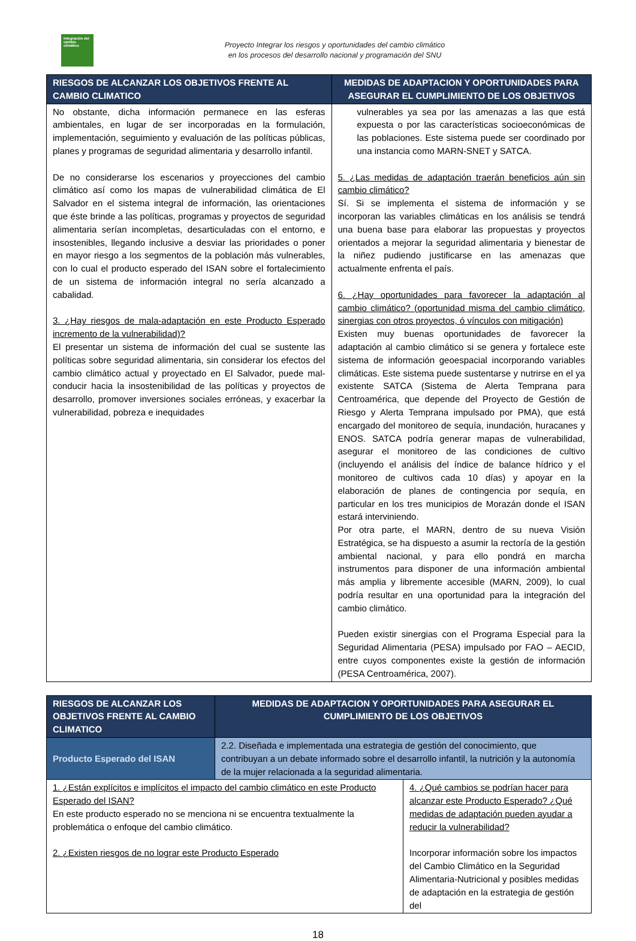Integración del cambio climático
Proyecto Integrar los riesgos y oportunidades del cambio climático
en los procesos del desarrollo nacional y programación del SNU
| RIESGOS DE ALCANZAR LOS OBJETIVOS FRENTE AL CAMBIO CLIMATICO | MEDIDAS DE ADAPTACION Y OPORTUNIDADES PARA ASEGURAR EL CUMPLIMIENTO DE LOS OBJETIVOS |
| --- | --- |
| No obstante, dicha información permanece en las esferas ambientales, en lugar de ser incorporadas en la formulación, implementación, seguimiento y evaluación de las políticas públicas, planes y programas de seguridad alimentaria y desarrollo infantil. De no considerarse los escenarios y proyecciones del cambio climático así como los mapas de vulnerabilidad climática de El Salvador en el sistema integral de información, las orientaciones que éste brinde a las políticas, programas y proyectos de seguridad alimentaria serían incompletas, desarticuladas con el entorno, e insostenibles, llegando inclusive a desviar las prioridades o poner en mayor riesgo a los segmentos de la población más vulnerables, con lo cual el producto esperado del ISAN sobre el fortalecimiento de un sistema de información integral no sería alcanzado a cabalidad. 3. ¿Hay riesgos de mala-adaptación en este Producto Esperado incremento de la vulnerabilidad)? El presentar un sistema de información del cual se sustente las políticas sobre seguridad alimentaria, sin considerar los efectos del cambio climático actual y proyectado en El Salvador, puede mal-conducir hacia la insostenibilidad de las políticas y proyectos de desarrollo, promover inversiones sociales erróneas, y exacerbar la vulnerabilidad, pobreza e inequidades | vulnerables ya sea por las amenazas a las que está expuesta o por las características socioeconómicas de las poblaciones. Este sistema puede ser coordinado por una instancia como MARN-SNET y SATCA. 5. ¿Las medidas de adaptación traerán beneficios aún sin cambio climático? Sí. Si se implementa el sistema de información y se incorporan las variables climáticas en los análisis se tendrá una buena base para elaborar las propuestas y proyectos orientados a mejorar la seguridad alimentaria y bienestar de la niñez pudiendo justificarse en las amenazas que actualmente enfrenta el país. 6. ¿Hay oportunidades para favorecer la adaptación al cambio climático? (oportunidad misma del cambio climático, sinergias con otros proyectos, ó vínculos con mitigación) Existen muy buenas oportunidades de favorecer la adaptación al cambio climático si se genera y fortalece este sistema de información geoespacial incorporando variables climáticas. Este sistema puede sustentarse y nutrirse en el ya existente SATCA (Sistema de Alerta Temprana para Centroamérica, que depende del Proyecto de Gestión de Riesgo y Alerta Temprana impulsado por PMA), que está encargado del monitoreo de sequía, inundación, huracanes y ENOS. SATCA podría generar mapas de vulnerabilidad, asegurar el monitoreo de las condiciones de cultivo (incluyendo el análisis del índice de balance hídrico y el monitoreo de cultivos cada 10 días) y apoyar en la elaboración de planes de contingencia por sequía, en particular en los tres municipios de Morazán donde el ISAN estará interviniendo. Por otra parte, el MARN, dentro de su nueva Visión Estratégica, se ha dispuesto a asumir la rectoría de la gestión ambiental nacional, y para ello pondrá en marcha instrumentos para disponer de una información ambiental más amplia y libremente accesible (MARN, 2009), lo cual podría resultar en una oportunidad para la integración del cambio climático. Pueden existir sinergias con el Programa Especial para la Seguridad Alimentaria (PESA) impulsado por FAO – AECID, entre cuyos componentes existe la gestión de información (PESA Centroamérica, 2007). |
| RIESGOS DE ALCANZAR LOS OBJETIVOS FRENTE AL CAMBIO CLIMATICO | MEDIDAS DE ADAPTACION Y OPORTUNIDADES PARA ASEGURAR EL CUMPLIMIENTO DE LOS OBJETIVOS | |
| --- | --- | --- |
| Producto Esperado del ISAN | 2.2. Diseñada e implementada una estrategia de gestión del conocimiento, que contribuyan a un debate informado sobre el desarrollo infantil, la nutrición y la autonomía de la mujer relacionada a la seguridad alimentaria. | |
| 1. ¿Están explícitos e implícitos el impacto del cambio climático en este Producto Esperado del ISAN? En este producto esperado no se menciona ni se encuentra textualmente la problemática o enfoque del cambio climático. 2. ¿Existen riesgos de no lograr este Producto Esperado | | 4. ¿Qué cambios se podrían hacer para alcanzar este Producto Esperado? ¿Qué medidas de adaptación pueden ayudar a reducir la vulnerabilidad? Incorporar información sobre los impactos del Cambio Climático en la Seguridad Alimentaria-Nutricional y posibles medidas de adaptación en la estrategia de gestión del |
18